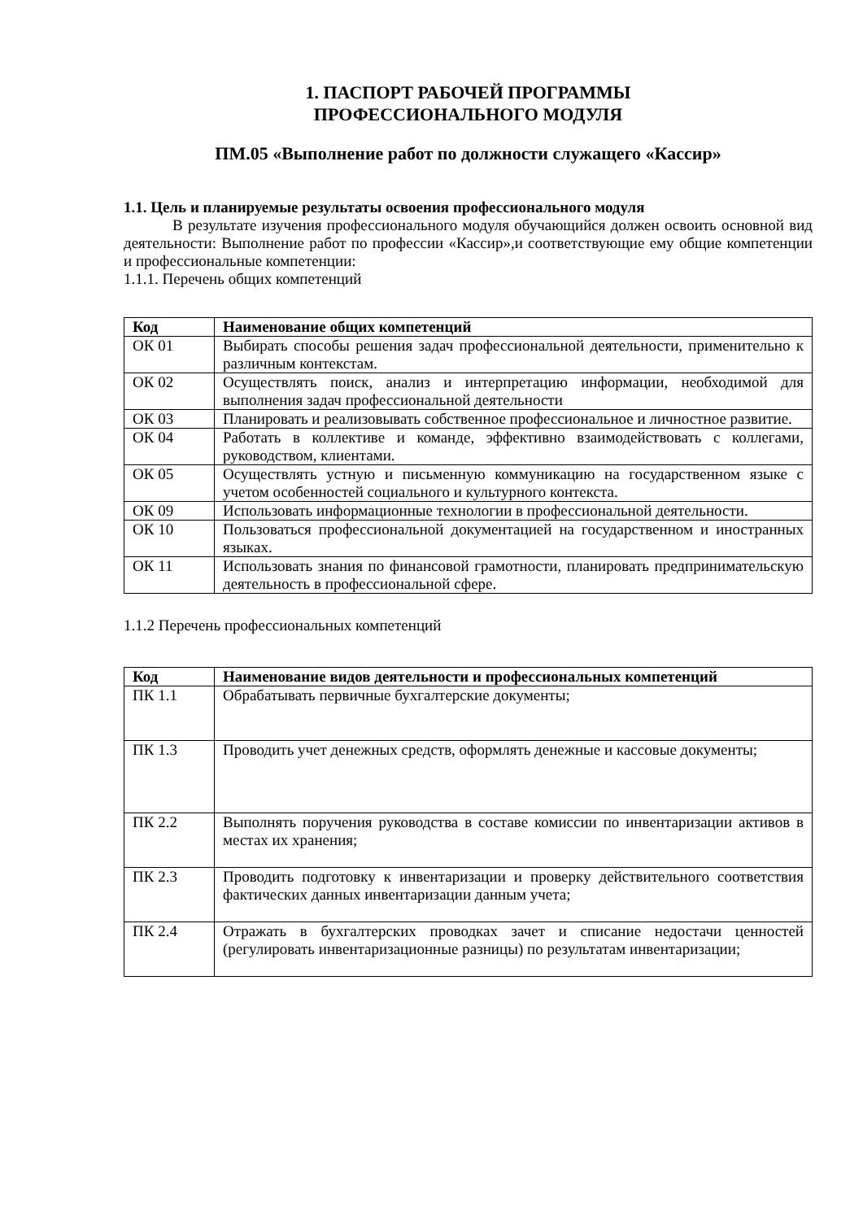1. ПАСПОРТ РАБОЧЕЙ ПРОГРАММЫ
ПРОФЕССИОНАЛЬНОГО МОДУЛЯ
ПМ.05 «Выполнение работ по должности служащего «Кассир»
1.1. Цель и планируемые результаты освоения профессионального модуля
В результате изучения профессионального модуля обучающийся должен освоить основной вид деятельности: Выполнение работ по профессии «Кассир»,и соответствующие ему общие компетенции и профессиональные компетенции:
1.1.1. Перечень общих компетенций
| Код | Наименование общих компетенций |
| --- | --- |
| ОК 01 | Выбирать способы решения задач профессиональной деятельности, применительно к различным контекстам. |
| ОК 02 | Осуществлять поиск, анализ и интерпретацию информации, необходимой для выполнения задач профессиональной деятельности |
| ОК 03 | Планировать и реализовывать собственное профессиональное и личностное развитие. |
| ОК 04 | Работать в коллективе и команде, эффективно взаимодействовать с коллегами, руководством, клиентами. |
| ОК 05 | Осуществлять устную и письменную коммуникацию на государственном языке с учетом особенностей социального и культурного контекста. |
| ОК 09 | Использовать информационные технологии в профессиональной деятельности. |
| ОК 10 | Пользоваться профессиональной документацией на государственном и иностранных языках. |
| ОК 11 | Использовать знания по финансовой грамотности, планировать предпринимательскую деятельность в профессиональной сфере. |
1.1.2 Перечень профессиональных компетенций
| Код | Наименование видов деятельности и профессиональных компетенций |
| --- | --- |
| ПК 1.1 | Обрабатывать первичные бухгалтерские документы; |
| ПК 1.3 | Проводить учет денежных средств, оформлять денежные и кассовые документы; |
| ПК 2.2 | Выполнять поручения руководства в составе комиссии по инвентаризации активов в местах их хранения; |
| ПК 2.3 | Проводить подготовку к инвентаризации и проверку действительного соответствия фактических данных инвентаризации данным учета; |
| ПК 2.4 | Отражать в бухгалтерских проводках зачет и списание недостачи ценностей (регулировать инвентаризационные разницы) по результатам инвентаризации; |